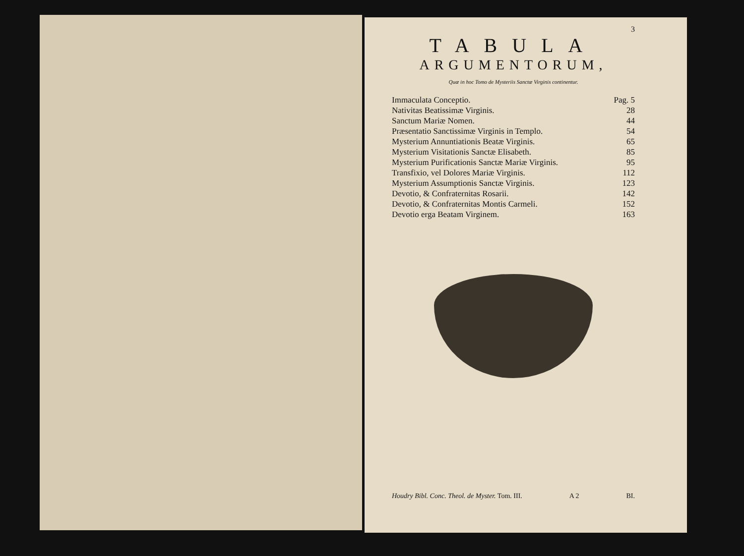3
TABULA
ARGUMENTORUM,
Quæ in hoc Tomo de Mysteriis Sanctæ Virginis continentur.
| Immaculata Conceptio. | Pag. 5 |
| Nativitas Beatissimæ Virginis. | 28 |
| Sanctum Mariæ Nomen. | 44 |
| Præsentatio Sanctissimæ Virginis in Templo. | 54 |
| Mysterium Annuntiationis Beatæ Virginis. | 65 |
| Mysterium Visitationis Sanctæ Elisabeth. | 85 |
| Mysterium Purificationis Sanctæ Mariæ Virginis. | 95 |
| Transfixio, vel Dolores Mariæ Virginis. | 112 |
| Mysterium Assumptionis Sanctæ Virginis. | 123 |
| Devotio, & Confraternitas Rosarii. | 142 |
| Devotio, & Confraternitas Montis Carmeli. | 152 |
| Devotio erga Beatam Virginem. | 163 |
Houdry Bibl. Conc. Theol. de Myster. Tom. III. A 2 BI.